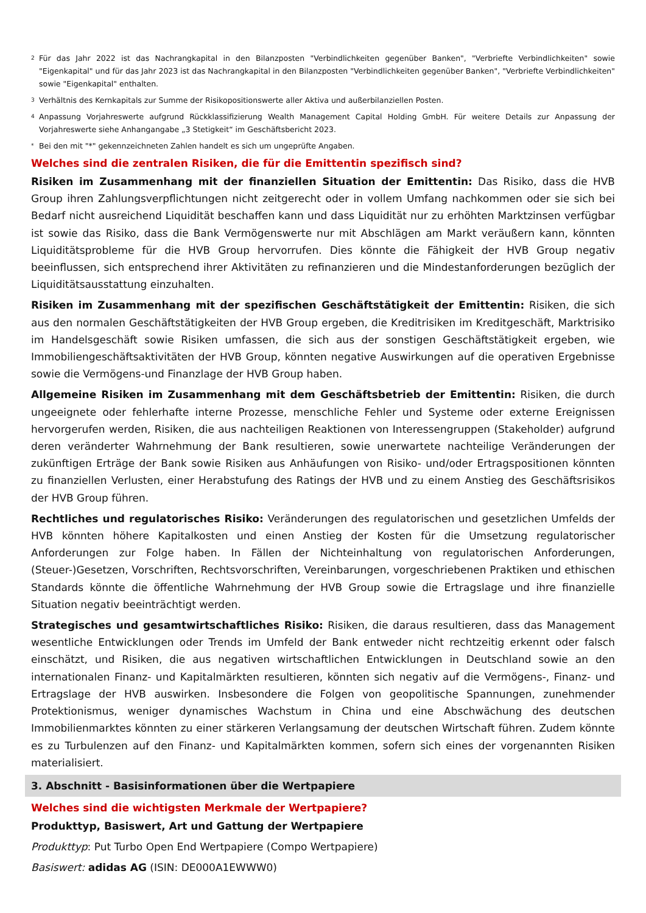2 Für das Jahr 2022 ist das Nachrangkapital in den Bilanzposten "Verbindlichkeiten gegenüber Banken", "Verbriefte Verbindlichkeiten" sowie "Eigenkapital" und für das Jahr 2023 ist das Nachrangkapital in den Bilanzposten "Verbindlichkeiten gegenüber Banken", "Verbriefte Verbindlichkeiten" sowie "Eigenkapital" enthalten.
3 Verhältnis des Kernkapitals zur Summe der Risikopositionswerte aller Aktiva und außerbilanziellen Posten.
4 Anpassung Vorjahreswerte aufgrund Rückklassifizierung Wealth Management Capital Holding GmbH. Für weitere Details zur Anpassung der Vorjahreswerte siehe Anhangangabe „3 Stetigkeit“ im Geschäftsbericht 2023.
* Bei den mit "*" gekennzeichneten Zahlen handelt es sich um ungeprüfte Angaben.
Welches sind die zentralen Risiken, die für die Emittentin spezifisch sind?
Risiken im Zusammenhang mit der finanziellen Situation der Emittentin: Das Risiko, dass die HVB Group ihren Zahlungsverpflichtungen nicht zeitgerecht oder in vollem Umfang nachkommen oder sie sich bei Bedarf nicht ausreichend Liquidität beschaffen kann und dass Liquidität nur zu erhöhten Marktzinsen verfügbar ist sowie das Risiko, dass die Bank Vermögenswerte nur mit Abschlägen am Markt veräußern kann, könnten Liquiditätsprobleme für die HVB Group hervorrufen. Dies könnte die Fähigkeit der HVB Group negativ beeinflussen, sich entsprechend ihrer Aktivitäten zu refinanzieren und die Mindestanforderungen bezüglich der Liquiditätsausstattung einzuhalten.
Risiken im Zusammenhang mit der spezifischen Geschäftstätigkeit der Emittentin: Risiken, die sich aus den normalen Geschäftstätigkeiten der HVB Group ergeben, die Kreditrisiken im Kreditgeschäft, Marktrisiko im Handelsgeschäft sowie Risiken umfassen, die sich aus der sonstigen Geschäftstätigkeit ergeben, wie Immobiliengeschäftsaktivitäten der HVB Group, könnten negative Auswirkungen auf die operativen Ergebnisse sowie die Vermögens-und Finanzlage der HVB Group haben.
Allgemeine Risiken im Zusammenhang mit dem Geschäftsbetrieb der Emittentin: Risiken, die durch ungeeignete oder fehlerhafte interne Prozesse, menschliche Fehler und Systeme oder externe Ereignissen hervorgerufen werden, Risiken, die aus nachteiligen Reaktionen von Interessengruppen (Stakeholder) aufgrund deren veränderter Wahrnehmung der Bank resultieren, sowie unerwartete nachteilige Veränderungen der zukünftigen Erträge der Bank sowie Risiken aus Anhäufungen von Risiko- und/oder Ertragspositionen könnten zu finanziellen Verlusten, einer Herabstufung des Ratings der HVB und zu einem Anstieg des Geschäftsrisikos der HVB Group führen.
Rechtliches und regulatorisches Risiko: Veränderungen des regulatorischen und gesetzlichen Umfelds der HVB könnten höhere Kapitalkosten und einen Anstieg der Kosten für die Umsetzung regulatorischer Anforderungen zur Folge haben. In Fällen der Nichteinhaltung von regulatorischen Anforderungen, (Steuer-)Gesetzen, Vorschriften, Rechtsvorschriften, Vereinbarungen, vorgeschriebenen Praktiken und ethischen Standards könnte die öffentliche Wahrnehmung der HVB Group sowie die Ertragslage und ihre finanzielle Situation negativ beeinträchtigt werden.
Strategisches und gesamtwirtschaftliches Risiko: Risiken, die daraus resultieren, dass das Management wesentliche Entwicklungen oder Trends im Umfeld der Bank entweder nicht rechtzeitig erkennt oder falsch einschätzt, und Risiken, die aus negativen wirtschaftlichen Entwicklungen in Deutschland sowie an den internationalen Finanz- und Kapitalmärkten resultieren, könnten sich negativ auf die Vermögens-, Finanz- und Ertragslage der HVB auswirken. Insbesondere die Folgen von geopolitische Spannungen, zunehmender Protektionismus, weniger dynamisches Wachstum in China und eine Abschwächung des deutschen Immobilienmarktes könnten zu einer stärkeren Verlangsamung der deutschen Wirtschaft führen. Zudem könnte es zu Turbulenzen auf den Finanz- und Kapitalmärkten kommen, sofern sich eines der vorgenannten Risiken materialisiert.
3. Abschnitt - Basisinformationen über die Wertpapiere
Welches sind die wichtigsten Merkmale der Wertpapiere?
Produkttyp, Basiswert, Art und Gattung der Wertpapiere
Produkttyp: Put Turbo Open End Wertpapiere (Compo Wertpapiere)
Basiswert: adidas AG (ISIN: DE000A1EWWW0)